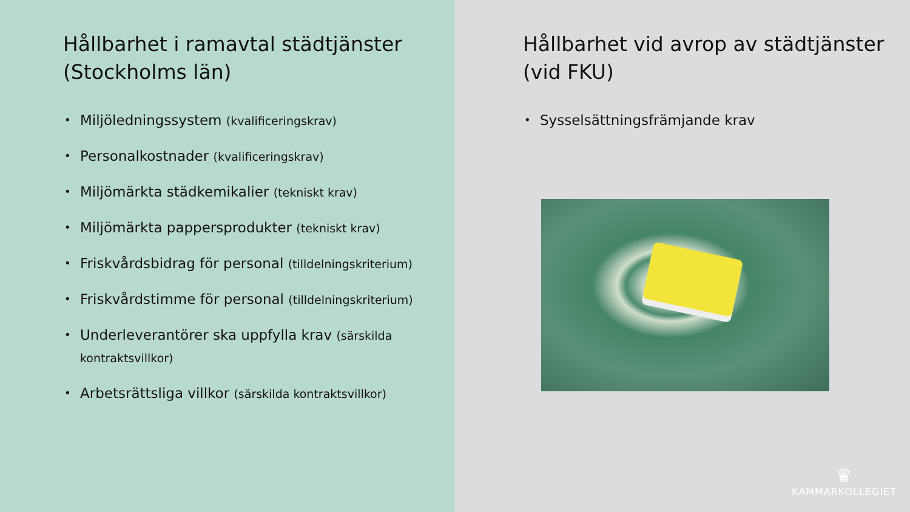Hållbarhet i ramavtal städtjänster (Stockholms län)
Miljöledningssystem (kvalificeringskrav)
Personalkostnader (kvalificeringskrav)
Miljömärkta städkemikalier (tekniskt krav)
Miljömärkta pappersprodukter (tekniskt krav)
Friskvårdsbidrag för personal (tilldelningskriterium)
Friskvårdstimme för personal (tilldelningskriterium)
Underleverantörer ska uppfylla krav (särskilda kontraktsvillkor)
Arbetsrättsliga villkor (särskilda kontraktsvillkor)
Hållbarhet vid avrop av städtjänster (vid FKU)
Sysselsättningsfrämjande krav
♛
KAMMARKOLLEGIET